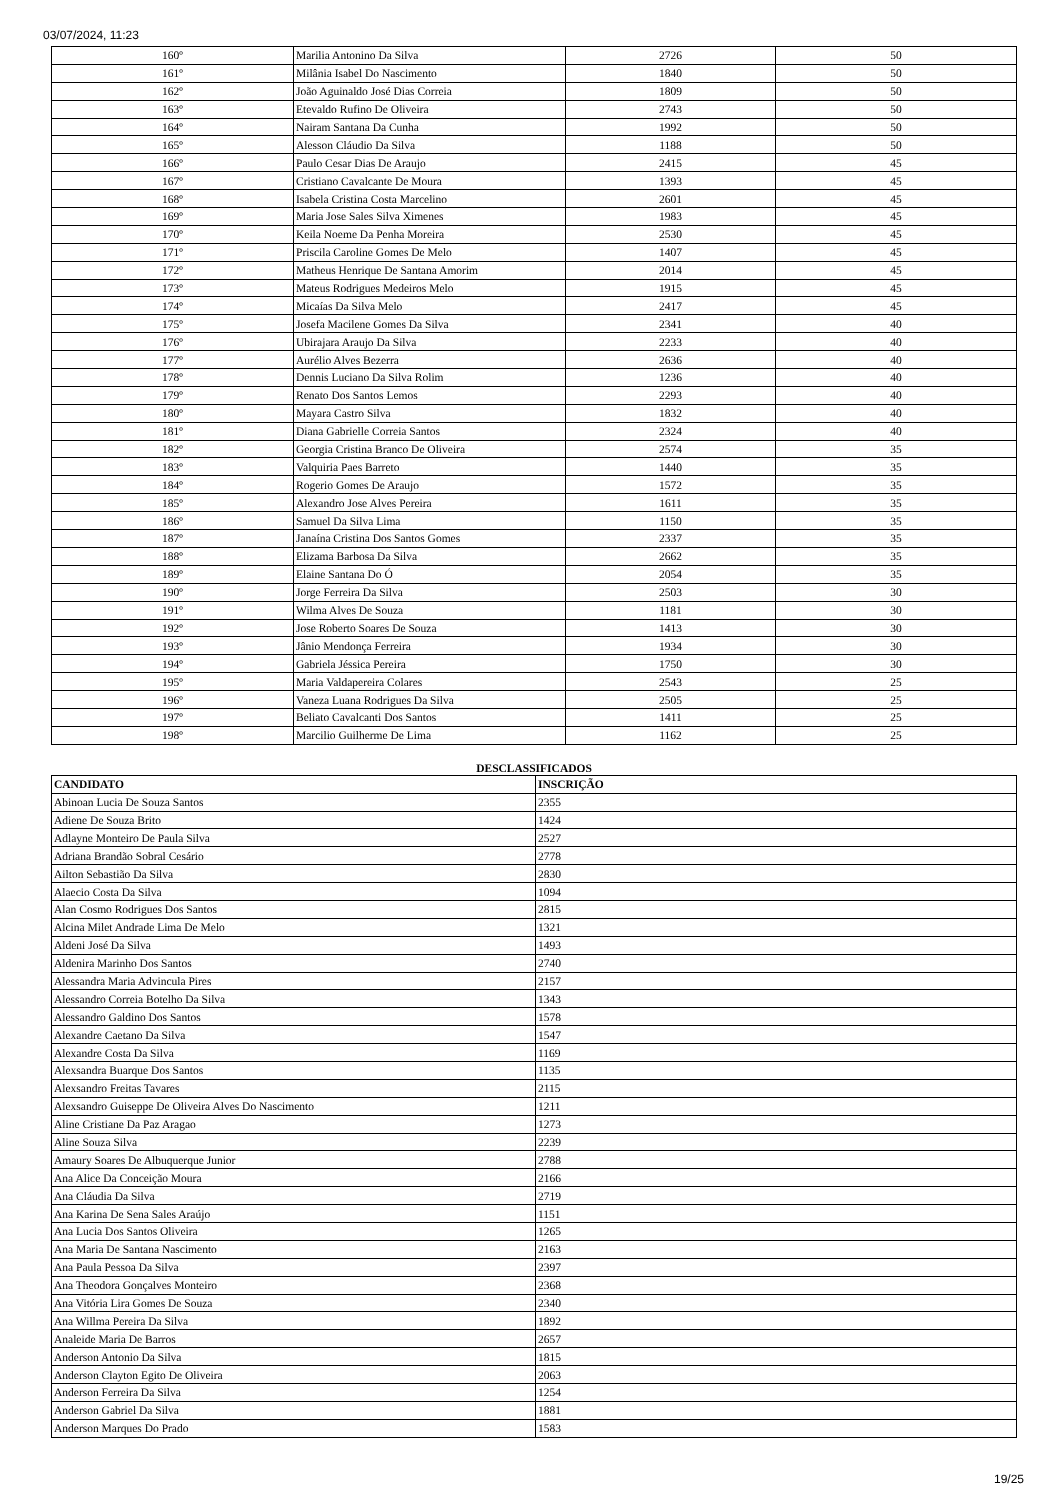03/07/2024, 11:23
| 160º | Marilia Antonino Da Silva | 2726 | 50 |
| 161º | Milânia Isabel Do Nascimento | 1840 | 50 |
| 162º | João Aguinaldo José Dias Correia | 1809 | 50 |
| 163º | Etevaldo Rufino De Oliveira | 2743 | 50 |
| 164º | Nairam Santana Da Cunha | 1992 | 50 |
| 165º | Alesson Cláudio Da Silva | 1188 | 50 |
| 166º | Paulo Cesar Dias De Araujo | 2415 | 45 |
| 167º | Cristiano Cavalcante De Moura | 1393 | 45 |
| 168º | Isabela Cristina Costa Marcelino | 2601 | 45 |
| 169º | Maria Jose Sales Silva Ximenes | 1983 | 45 |
| 170º | Keila Noeme Da Penha Moreira | 2530 | 45 |
| 171º | Priscila Caroline Gomes De Melo | 1407 | 45 |
| 172º | Matheus Henrique De Santana Amorim | 2014 | 45 |
| 173º | Mateus Rodrigues Medeiros Melo | 1915 | 45 |
| 174º | Micaías Da Silva Melo | 2417 | 45 |
| 175º | Josefa Macilene Gomes Da Silva | 2341 | 40 |
| 176º | Ubirajara Araujo Da Silva | 2233 | 40 |
| 177º | Aurélio Alves Bezerra | 2636 | 40 |
| 178º | Dennis Luciano Da Silva Rolim | 1236 | 40 |
| 179º | Renato Dos Santos Lemos | 2293 | 40 |
| 180º | Mayara Castro Silva | 1832 | 40 |
| 181º | Diana Gabrielle Correia Santos | 2324 | 40 |
| 182º | Georgia Cristina Branco De Oliveira | 2574 | 35 |
| 183º | Valquiria Paes Barreto | 1440 | 35 |
| 184º | Rogerio Gomes De Araujo | 1572 | 35 |
| 185º | Alexandro Jose Alves Pereira | 1611 | 35 |
| 186º | Samuel Da Silva Lima | 1150 | 35 |
| 187º | Janaína Cristina Dos Santos Gomes | 2337 | 35 |
| 188º | Elizama Barbosa Da Silva | 2662 | 35 |
| 189º | Elaine Santana Do Ó | 2054 | 35 |
| 190º | Jorge Ferreira Da Silva | 2503 | 30 |
| 191º | Wilma Alves De Souza | 1181 | 30 |
| 192º | Jose Roberto Soares De Souza | 1413 | 30 |
| 193º | Jânio Mendonça Ferreira | 1934 | 30 |
| 194º | Gabriela Jéssica Pereira | 1750 | 30 |
| 195º | Maria Valdapereira Colares | 2543 | 25 |
| 196º | Vaneza Luana Rodrigues Da Silva | 2505 | 25 |
| 197º | Beliato Cavalcanti Dos Santos | 1411 | 25 |
| 198º | Marcilio Guilherme De Lima | 1162 | 25 |
DESCLASSIFICADOS
| CANDIDATO | INSCRIÇÃO |
| --- | --- |
| Abinoan Lucia De Souza Santos | 2355 |
| Adiene De Souza Brito | 1424 |
| Adlayne Monteiro De Paula Silva | 2527 |
| Adriana Brandão Sobral Cesário | 2778 |
| Ailton Sebastião Da Silva | 2830 |
| Alaecio Costa Da Silva | 1094 |
| Alan Cosmo Rodrigues Dos Santos | 2815 |
| Alcina Milet Andrade Lima De Melo | 1321 |
| Aldeni José Da Silva | 1493 |
| Aldenira Marinho Dos Santos | 2740 |
| Alessandra Maria Advincula Pires | 2157 |
| Alessandro Correia Botelho Da Silva | 1343 |
| Alessandro Galdino Dos Santos | 1578 |
| Alexandre Caetano Da Silva | 1547 |
| Alexandre Costa Da Silva | 1169 |
| Alexsandra Buarque Dos Santos | 1135 |
| Alexsandro Freitas Tavares | 2115 |
| Alexsandro Guiseppe De Oliveira Alves Do Nascimento | 1211 |
| Aline Cristiane Da Paz Aragao | 1273 |
| Aline Souza Silva | 2239 |
| Amaury Soares De Albuquerque Junior | 2788 |
| Ana Alice Da Conceição Moura | 2166 |
| Ana Cláudia Da Silva | 2719 |
| Ana Karina De Sena Sales Araújo | 1151 |
| Ana Lucia Dos Santos Oliveira | 1265 |
| Ana Maria De Santana Nascimento | 2163 |
| Ana Paula Pessoa Da Silva | 2397 |
| Ana Theodora Gonçalves Monteiro | 2368 |
| Ana Vitória Lira Gomes De Souza | 2340 |
| Ana Willma Pereira Da Silva | 1892 |
| Analeide Maria De Barros | 2657 |
| Anderson Antonio Da Silva | 1815 |
| Anderson Clayton Egito De Oliveira | 2063 |
| Anderson Ferreira Da Silva | 1254 |
| Anderson Gabriel Da Silva | 1881 |
| Anderson Marques Do Prado | 1583 |
19/25